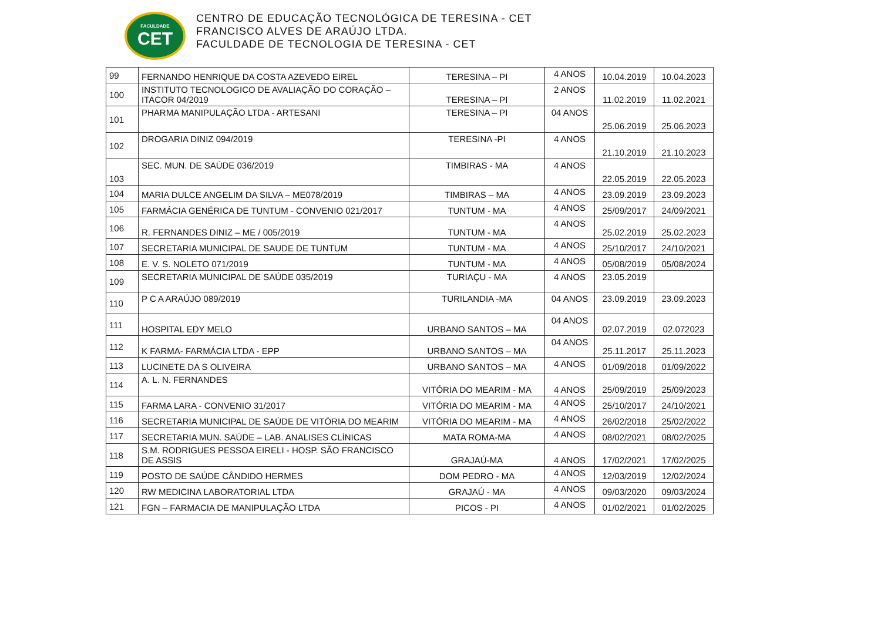FACULDADE
CET
CENTRO DE EDUCAÇÃO TECNOLÓGICA DE TERESINA - CET
FRANCISCO ALVES DE ARAÚJO LTDA.
FACULDADE DE TECNOLOGIA DE TERESINA - CET
| 99 | FERNANDO HENRIQUE DA COSTA AZEVEDO EIREL | TERESINA – PI | 4 ANOS | 10.04.2019 | 10.04.2023 |
| 100 | INSTITUTO TECNOLOGICO DE AVALIAÇÃO DO CORAÇÃO – ITACOR 04/2019 | TERESINA – PI | 2 ANOS | 11.02.2019 | 11.02.2021 |
| 101 | PHARMA MANIPULAÇÃO LTDA - ARTESANI | TERESINA – PI | 04 ANOS | 25.06.2019 | 25.06.2023 |
| 102 | DROGARIA DINIZ 094/2019 | TERESINA -PI | 4 ANOS | 21.10.2019 | 21.10.2023 |
| 103 | SEC. MUN. DE SAÚDE 036/2019 | TIMBIRAS - MA | 4 ANOS | 22.05.2019 | 22.05.2023 |
| 104 | MARIA DULCE ANGELIM DA SILVA – ME078/2019 | TIMBIRAS – MA | 4 ANOS | 23.09.2019 | 23.09.2023 |
| 105 | FARMÁCIA GENÉRICA DE TUNTUM - CONVENIO 021/2017 | TUNTUM - MA | 4 ANOS | 25/09/2017 | 24/09/2021 |
| 106 | R. FERNANDES DINIZ – ME / 005/2019 | TUNTUM - MA | 4 ANOS | 25.02.2019 | 25.02.2023 |
| 107 | SECRETARIA MUNICIPAL DE SAUDE DE TUNTUM | TUNTUM - MA | 4 ANOS | 25/10/2017 | 24/10/2021 |
| 108 | E. V. S. NOLETO 071/2019 | TUNTUM - MA | 4 ANOS | 05/08/2019 | 05/08/2024 |
| 109 | SECRETARIA MUNICIPAL DE SAÚDE 035/2019 | TURIAÇU - MA | 4 ANOS | 23.05.2019 | |
| 110 | P C A ARAÚJO 089/2019 | TURILANDIA -MA | 04 ANOS | 23.09.2019 | 23.09.2023 |
| 111 | HOSPITAL EDY MELO | URBANO SANTOS – MA | 04 ANOS | 02.07.2019 | 02.072023 |
| 112 | K FARMA- FARMÁCIA LTDA - EPP | URBANO SANTOS – MA | 04 ANOS | 25.11.2017 | 25.11.2023 |
| 113 | LUCINETE DA S OLIVEIRA | URBANO SANTOS – MA | 4 ANOS | 01/09/2018 | 01/09/2022 |
| 114 | A. L. N. FERNANDES | VITÓRIA DO MEARIM - MA | 4 ANOS | 25/09/2019 | 25/09/2023 |
| 115 | FARMA LARA - CONVENIO 31/2017 | VITÓRIA DO MEARIM - MA | 4 ANOS | 25/10/2017 | 24/10/2021 |
| 116 | SECRETARIA MUNICIPAL DE SAÚDE DE VITÓRIA DO MEARIM | VITÓRIA DO MEARIM - MA | 4 ANOS | 26/02/2018 | 25/02/2022 |
| 117 | SECRETARIA MUN. SAÚDE – LAB. ANALISES CLÍNICAS | MATA ROMA-MA | 4 ANOS | 08/02/2021 | 08/02/2025 |
| 118 | S.M. RODRIGUES PESSOA EIRELI - HOSP. SÃO FRANCISCO DE ASSIS | GRAJAÚ-MA | 4 ANOS | 17/02/2021 | 17/02/2025 |
| 119 | POSTO DE SAÚDE CÂNDIDO HERMES | DOM PEDRO - MA | 4 ANOS | 12/03/2019 | 12/02/2024 |
| 120 | RW MEDICINA LABORATORIAL LTDA | GRAJAÚ - MA | 4 ANOS | 09/03/2020 | 09/03/2024 |
| 121 | FGN – FARMACIA DE MANIPULAÇÃO LTDA | PICOS - PI | 4 ANOS | 01/02/2021 | 01/02/2025 |